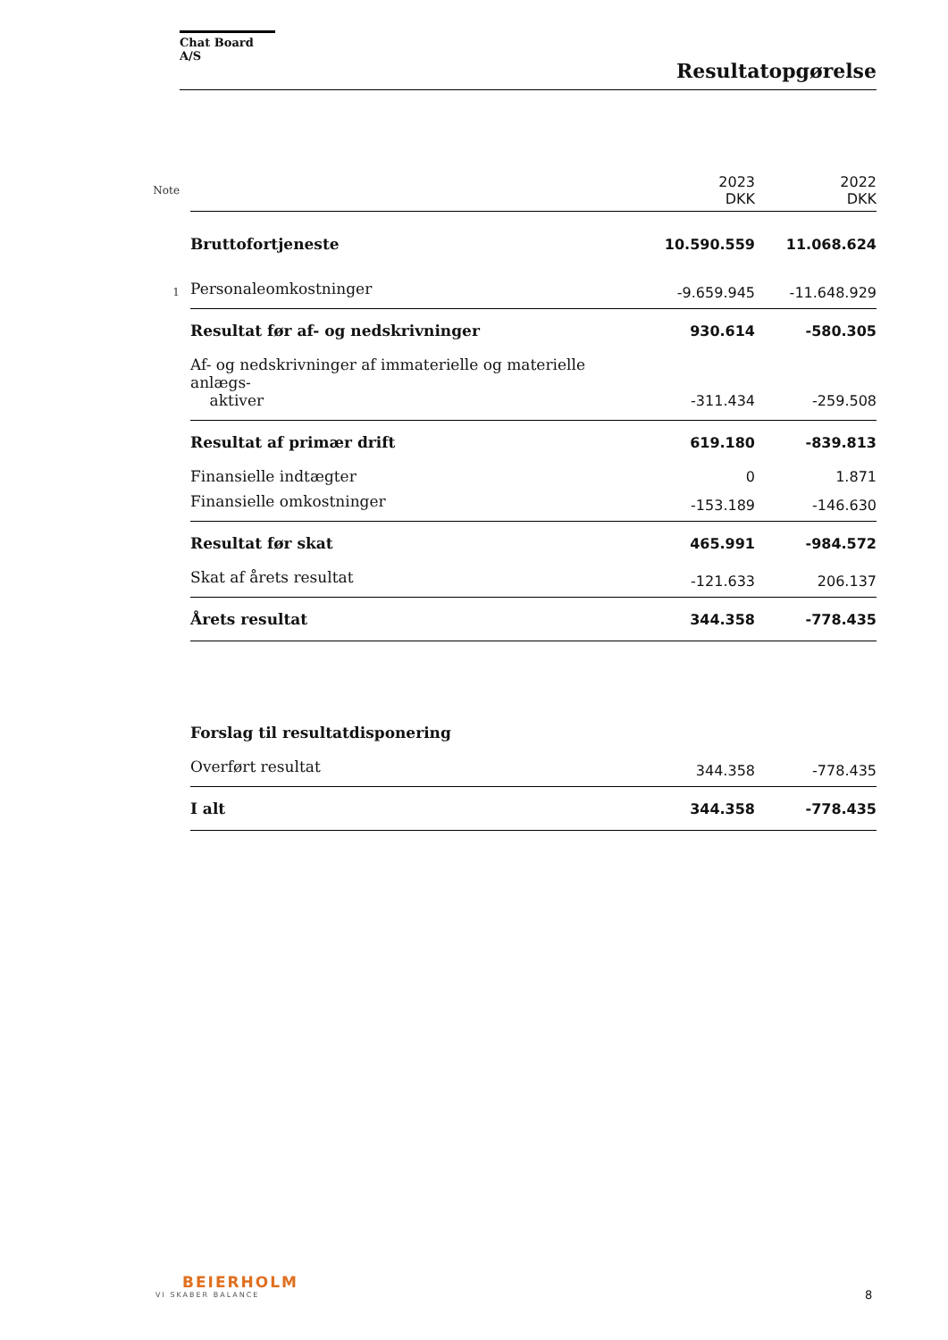Chat Board A/S
Resultatopgørelse
| Note | | 2023 DKK | 2022 DKK |
| | Bruttofortjeneste | 10.590.559 | 11.068.624 |
| 1 | Personaleomkostninger | -9.659.945 | -11.648.929 |
| | Resultat før af- og nedskrivninger | 930.614 | -580.305 |
| | Af- og nedskrivninger af immaterielle og materielle anlægs- aktiver | -311.434 | -259.508 |
| | Resultat af primær drift | 619.180 | -839.813 |
| | Finansielle indtægter | 0 | 1.871 |
| | Finansielle omkostninger | -153.189 | -146.630 |
| | Resultat før skat | 465.991 | -984.572 |
| | Skat af årets resultat | -121.633 | 206.137 |
| | Årets resultat | 344.358 | -778.435 |
| | Forslag til resultatdisponering | | |
| | Overført resultat | 344.358 | -778.435 |
| | I alt | 344.358 | -778.435 |
BEIERHOLM
VI SKABER BALANCE
8